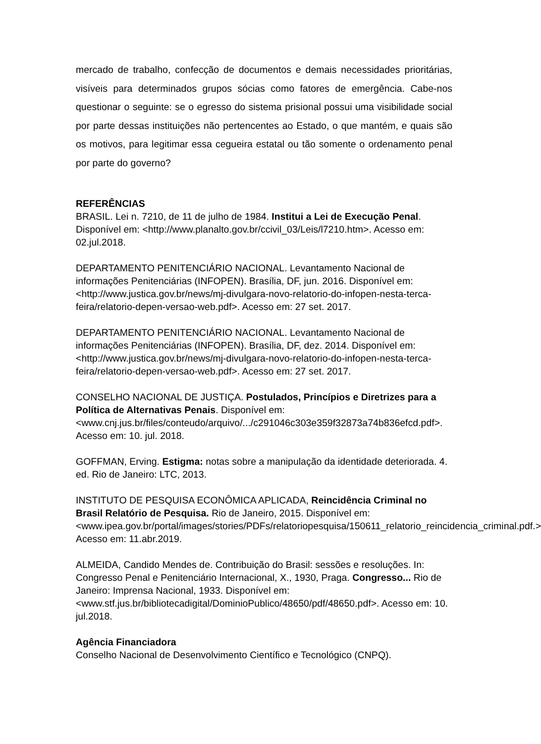mercado de trabalho, confecção de documentos e demais necessidades prioritárias, visíveis para determinados grupos sócias como fatores de emergência. Cabe-nos questionar o seguinte: se o egresso do sistema prisional possui uma visibilidade social por parte dessas instituições não pertencentes ao Estado, o que mantém, e quais são os motivos, para legitimar essa cegueira estatal ou tão somente o ordenamento penal por parte do governo?
REFERÊNCIAS
BRASIL. Lei n. 7210, de 11 de julho de 1984. Institui a Lei de Execução Penal. Disponível em: <http://www.planalto.gov.br/ccivil_03/Leis/l7210.htm>. Acesso em: 02.jul.2018.
DEPARTAMENTO PENITENCIÁRIO NACIONAL. Levantamento Nacional de informações Penitenciárias (INFOPEN). Brasília, DF, jun. 2016. Disponível em: <http://www.justica.gov.br/news/mj-divulgara-novo-relatorio-do-infopen-nesta-terca-feira/relatorio-depen-versao-web.pdf>. Acesso em: 27 set. 2017.
DEPARTAMENTO PENITENCIÁRIO NACIONAL. Levantamento Nacional de informações Penitenciárias (INFOPEN). Brasília, DF, dez. 2014. Disponível em: <http://www.justica.gov.br/news/mj-divulgara-novo-relatorio-do-infopen-nesta-terca-feira/relatorio-depen-versao-web.pdf>. Acesso em: 27 set. 2017.
CONSELHO NACIONAL DE JUSTIÇA. Postulados, Princípios e Diretrizes para a Política de Alternativas Penais. Disponível em: <www.cnj.jus.br/files/conteudo/arquivo/.../c291046c303e359f32873a74b836efcd.pdf>. Acesso em: 10. jul. 2018.
GOFFMAN, Erving. Estigma: notas sobre a manipulação da identidade deteriorada. 4. ed. Rio de Janeiro: LTC, 2013.
INSTITUTO DE PESQUISA ECONÔMICA APLICADA, Reincidência Criminal no Brasil Relatório de Pesquisa. Rio de Janeiro, 2015. Disponível em: <www.ipea.gov.br/portal/images/stories/PDFs/relatoriopesquisa/150611_relatorio_reincidencia_criminal.pdf.> Acesso em: 11.abr.2019.
ALMEIDA, Candido Mendes de. Contribuição do Brasil: sessões e resoluções. In: Congresso Penal e Penitenciário Internacional, X., 1930, Praga. Congresso... Rio de Janeiro: Imprensa Nacional, 1933. Disponível em: <www.stf.jus.br/bibliotecadigital/DominioPublico/48650/pdf/48650.pdf>. Acesso em: 10. jul.2018.
Agência Financiadora
Conselho Nacional de Desenvolvimento Científico e Tecnológico (CNPQ).